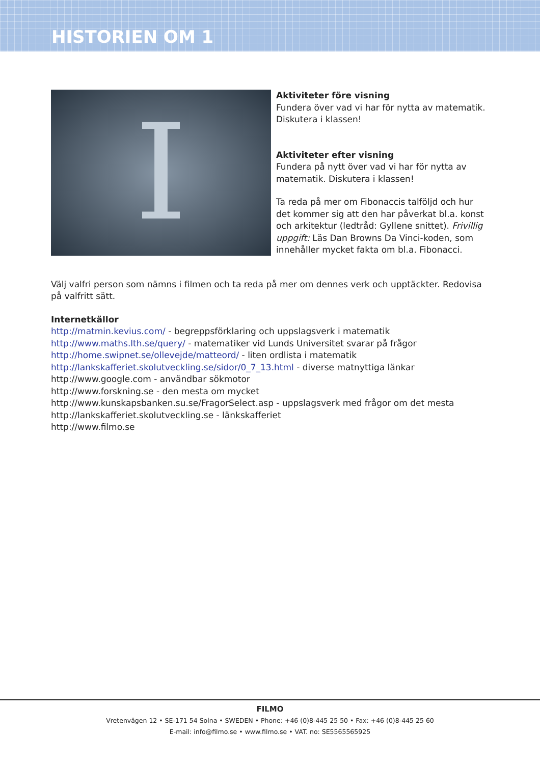HISTORIEN OM 1
I
Aktiviteter före visning
Fundera över vad vi har för nytta av matematik. Diskutera i klassen!
Aktiviteter efter visning
Fundera på nytt över vad vi har för nytta av matematik. Diskutera i klassen!
Ta reda på mer om Fibonaccis talföljd och hur det kommer sig att den har påverkat bl.a. konst och arkitektur (ledtråd: Gyllene snittet). Frivillig uppgift: Läs Dan Browns Da Vinci-koden, som innehåller mycket fakta om bl.a. Fibonacci.
Välj valfri person som nämns i filmen och ta reda på mer om dennes verk och upptäckter. Redovisa på valfritt sätt.
Internetkällor
http://matmin.kevius.com/ - begreppsförklaring och uppslagsverk i matematik
http://www.maths.lth.se/query/ - matematiker vid Lunds Universitet svarar på frågor
http://home.swipnet.se/ollevejde/matteord/ - liten ordlista i matematik
http://lankskafferiet.skolutveckling.se/sidor/0_7_13.html - diverse matnyttiga länkar
http://www.google.com - användbar sökmotor
http://www.forskning.se - den mesta om mycket
http://www.kunskapsbanken.su.se/FragorSelect.asp - uppslagsverk med frågor om det mesta
http://lankskafferiet.skolutveckling.se - länkskafferiet
http://www.filmo.se
FILMO
Vretenvägen 12 • SE-171 54 Solna • SWEDEN • Phone: +46 (0)8-445 25 50 • Fax: +46 (0)8-445 25 60
E-mail: info@filmo.se • www.filmo.se • VAT. no: SE5565565925